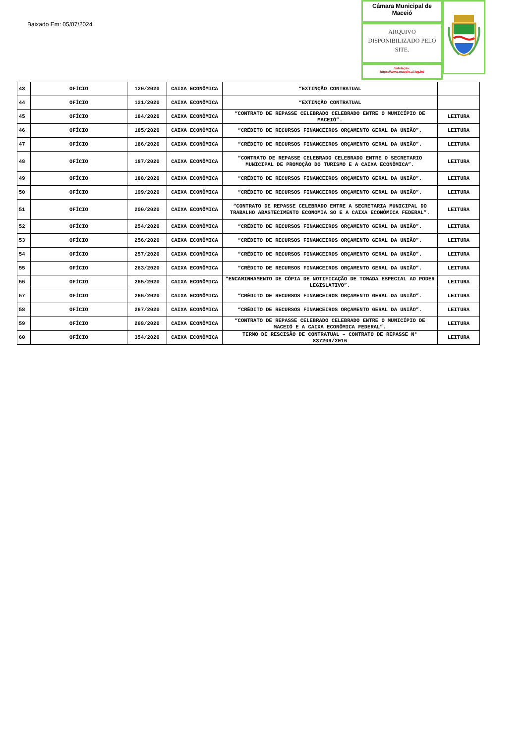Baixado Em: 05/07/2024
Câmara Municipal de Maceió
ARQUIVO DISPONIBILIZADO PELO SITE.
Validação:
https://www.maceio.al.leg.br/
| 43 | OFÍCIO | 120/2020 | CAIXA ECONÔMICA | “EXTINÇÃO CONTRATUAL | |
| 44 | OFÍCIO | 121/2020 | CAIXA ECONÔMICA | “EXTINÇÃO CONTRATUAL | |
| 45 | OFÍCIO | 184/2020 | CAIXA ECONÔMICA | “CONTRATO DE REPASSE CELEBRADO CELEBRADO ENTRE O MUNICÍPIO DE MACEIÓ”. | LEITURA |
| 46 | OFÍCIO | 185/2020 | CAIXA ECONÔMICA | “CRÉDITO DE RECURSOS FINANCEIROS ORÇAMENTO GERAL DA UNIÃO”. | LEITURA |
| 47 | OFÍCIO | 186/2020 | CAIXA ECONÔMICA | “CRÉDITO DE RECURSOS FINANCEIROS ORÇAMENTO GERAL DA UNIÃO”. | LEITURA |
| 48 | OFÍCIO | 187/2020 | CAIXA ECONÔMICA | “CONTRATO DE REPASSE CELEBRADO CELEBRADO ENTRE O SECRETARIO MUNICIPAL DE PROMOÇÃO DO TURISMO E A CAIXA ECONÔMICA”. | LEITURA |
| 49 | OFÍCIO | 188/2020 | CAIXA ECONÔMICA | “CRÉDITO DE RECURSOS FINANCEIROS ORÇAMENTO GERAL DA UNIÃO”. | LEITURA |
| 50 | OFÍCIO | 199/2020 | CAIXA ECONÔMICA | “CRÉDITO DE RECURSOS FINANCEIROS ORÇAMENTO GERAL DA UNIÃO”. | LEITURA |
| 51 | OFÍCIO | 200/2020 | CAIXA ECONÔMICA | “CONTRATO DE REPASSE CELEBRADO ENTRE A SECRETARIA MUNICIPAL DO TRABALHO ABASTECIMENTO ECONOMIA SO E A CAIXA ECONÔMICA FEDERAL”. | LEITURA |
| 52 | OFÍCIO | 254/2020 | CAIXA ECONÔMICA | “CRÉDITO DE RECURSOS FINANCEIROS ORÇAMENTO GERAL DA UNIÃO”. | LEITURA |
| 53 | OFÍCIO | 256/2020 | CAIXA ECONÔMICA | “CRÉDITO DE RECURSOS FINANCEIROS ORÇAMENTO GERAL DA UNIÃO”. | LEITURA |
| 54 | OFÍCIO | 257/2020 | CAIXA ECONÔMICA | “CRÉDITO DE RECURSOS FINANCEIROS ORÇAMENTO GERAL DA UNIÃO”. | LEITURA |
| 55 | OFÍCIO | 263/2020 | CAIXA ECONÔMICA | “CRÉDITO DE RECURSOS FINANCEIROS ORÇAMENTO GERAL DA UNIÃO”. | LEITURA |
| 56 | OFÍCIO | 265/2020 | CAIXA ECONÔMICA | “ENCAMINHAMENTO DE CÓPIA DE NOTIFICAÇÃO DE TOMADA ESPECIAL AO PODER LEGISLATIVO”. | LEITURA |
| 57 | OFÍCIO | 266/2020 | CAIXA ECONÔMICA | “CRÉDITO DE RECURSOS FINANCEIROS ORÇAMENTO GERAL DA UNIÃO”. | LEITURA |
| 58 | OFÍCIO | 267/2020 | CAIXA ECONÔMICA | “CRÉDITO DE RECURSOS FINANCEIROS ORÇAMENTO GERAL DA UNIÃO”. | LEITURA |
| 59 | OFÍCIO | 268/2020 | CAIXA ECONÔMICA | “CONTRATO DE REPASSE CELEBRADO CELEBRADO ENTRE O MUNICÍPIO DE MACEIÓ E A CAIXA ECONÔMICA FEDERAL”. | LEITURA |
| 60 | OFÍCIO | 354/2020 | CAIXA ECONÔMICA | TERMO DE RESCISÃO DE CONTRATUAL – CONTRATO DE REPASSE N° 837209/2016 | LEITURA |